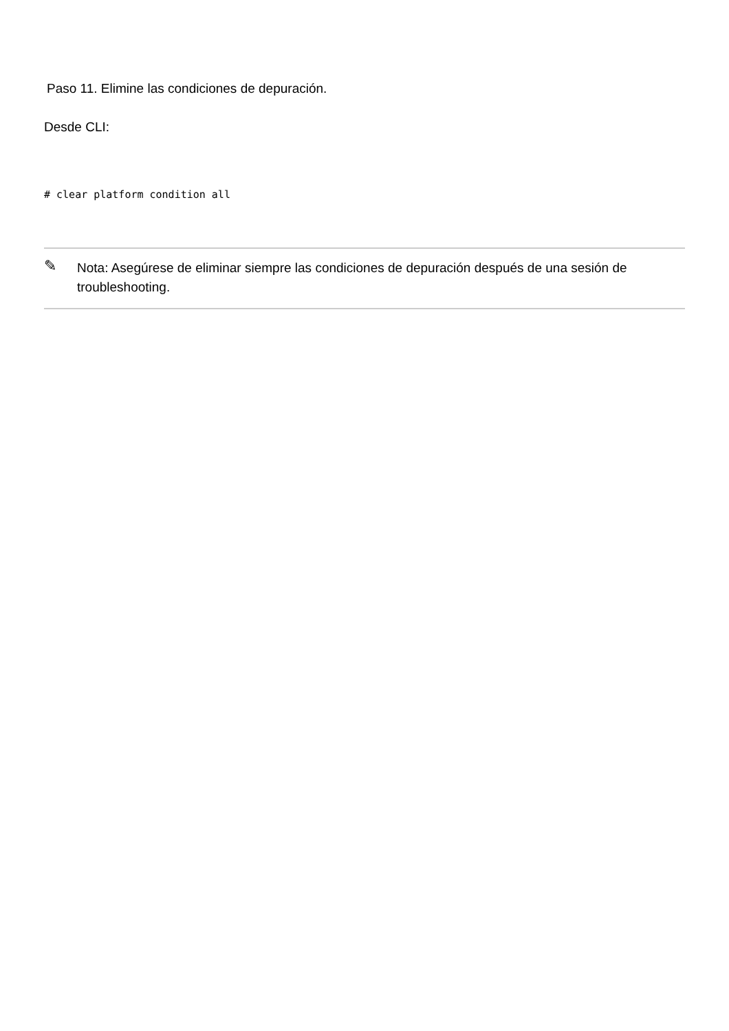Paso 11. Elimine las condiciones de depuración.
Desde CLI:
# clear platform condition all
✎
Nota: Asegúrese de eliminar siempre las condiciones de depuración después de una sesión de troubleshooting.